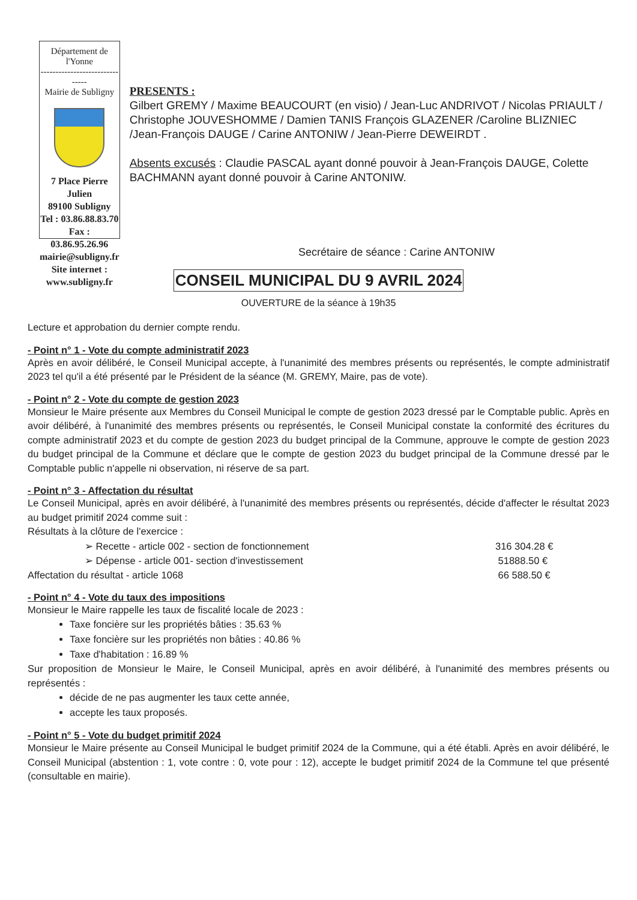Département de l'Yonne
-------------------------------
Mairie de Subligny
7 Place Pierre Julien
89100 Subligny
Tel : 03.86.88.83.70
Fax : 03.86.95.26.96
mairie@subligny.fr
Site internet : www.subligny.fr
PRESENTS :
Gilbert GREMY / Maxime BEAUCOURT (en visio) / Jean-Luc ANDRIVOT / Nicolas PRIAULT / Christophe JOUVESHOMME / Damien TANIS François GLAZENER /Caroline BLIZNIEC /Jean-François DAUGE / Carine ANTONIW / Jean-Pierre DEWEIRDT .
Absents excusés : Claudie PASCAL ayant donné pouvoir à Jean-François DAUGE, Colette BACHMANN ayant donné pouvoir à Carine ANTONIW.
Secrétaire de séance : Carine ANTONIW
CONSEIL MUNICIPAL DU 9 AVRIL 2024
OUVERTURE de la séance à 19h35
Lecture et approbation du dernier compte rendu.
- Point n° 1 - Vote du compte administratif 2023
Après en avoir délibéré, le Conseil Municipal accepte, à l'unanimité des membres présents ou représentés, le compte administratif 2023 tel qu'il a été présenté par le Président de la séance (M. GREMY, Maire, pas de vote).
- Point n° 2 - Vote du compte de gestion 2023
Monsieur le Maire présente aux Membres du Conseil Municipal le compte de gestion 2023 dressé par le Comptable public. Après en avoir délibéré, à l'unanimité des membres présents ou représentés, le Conseil Municipal constate la conformité des écritures du compte administratif 2023 et du compte de gestion 2023 du budget principal de la Commune, approuve le compte de gestion 2023 du budget principal de la Commune et déclare que le compte de gestion 2023 du budget principal de la Commune dressé par le Comptable public n'appelle ni observation, ni réserve de sa part.
- Point n° 3 - Affectation du résultat
Le Conseil Municipal, après en avoir délibéré, à l'unanimité des membres présents ou représentés, décide d'affecter le résultat 2023 au budget primitif 2024 comme suit :
Résultats à la clôture de l'exercice :
➢ Recette - article 002 - section de fonctionnement 316 304.28 €
➢ Dépense - article 001- section d'investissement 51888.50 €
Affectation du résultat - article 1068 66 588.50 €
- Point n° 4 - Vote du taux des impositions
Monsieur le Maire rappelle les taux de fiscalité locale de 2023 :
Taxe foncière sur les propriétés bâties : 35.63 %
Taxe foncière sur les propriétés non bâties : 40.86 %
Taxe d'habitation : 16.89 %
Sur proposition de Monsieur le Maire, le Conseil Municipal, après en avoir délibéré, à l'unanimité des membres présents ou représentés :
décide de ne pas augmenter les taux cette année,
accepte les taux proposés.
- Point n° 5 - Vote du budget primitif 2024
Monsieur le Maire présente au Conseil Municipal le budget primitif 2024 de la Commune, qui a été établi. Après en avoir délibéré, le Conseil Municipal (abstention : 1, vote contre : 0, vote pour : 12), accepte le budget primitif 2024 de la Commune tel que présenté (consultable en mairie).